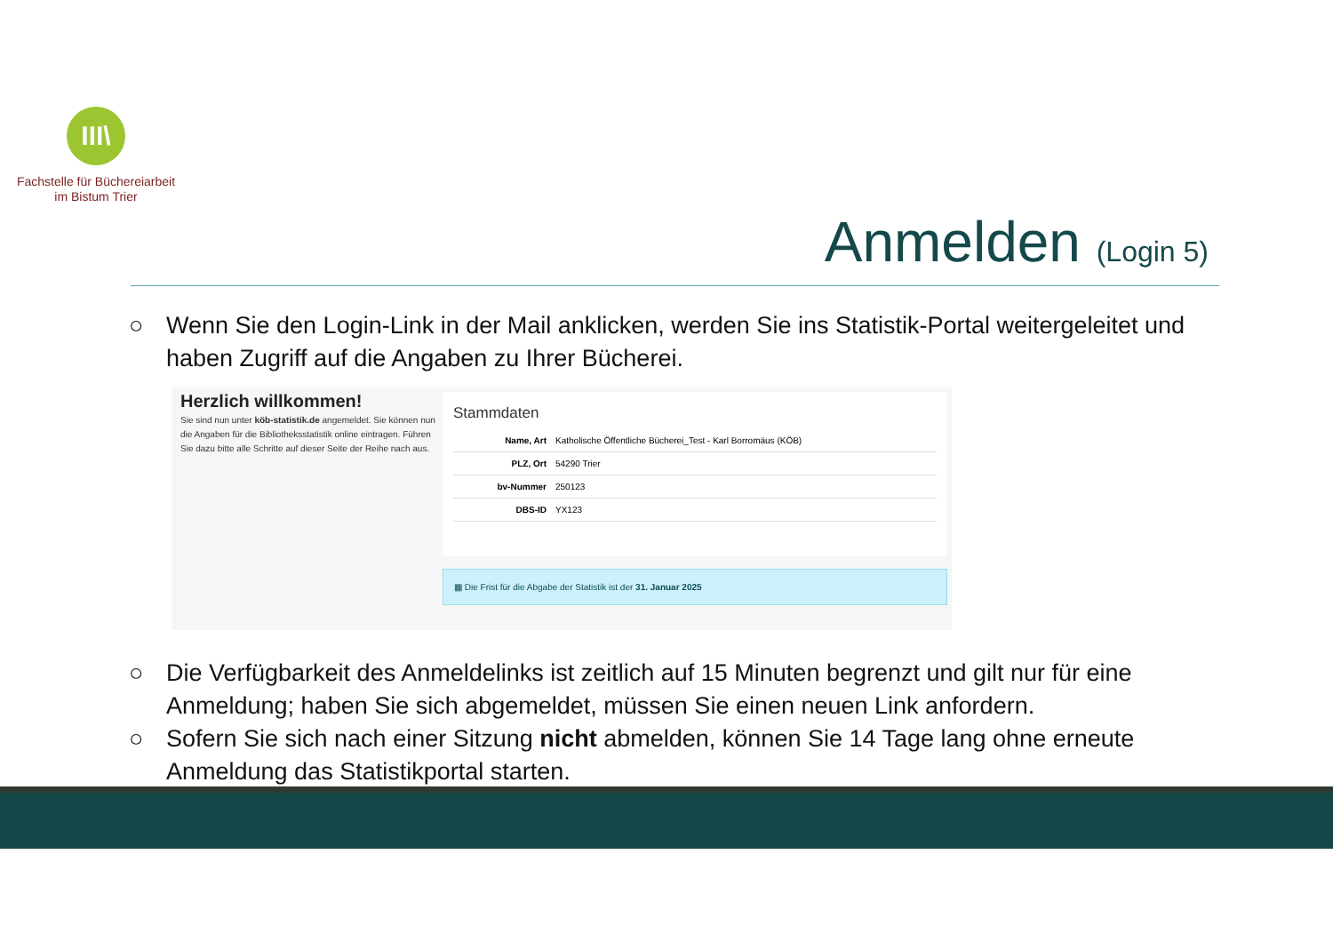III\
Fachstelle für Büchereiarbeit
im Bistum Trier
Anmelden (Login 5)
○ Wenn Sie den Login-Link in der Mail anklicken, werden Sie ins Statistik-Portal weitergeleitet und haben Zugriff auf die Angaben zu Ihrer Bücherei.
Herzlich willkommen!
Sie sind nun unter köb-statistik.de angemeldet. Sie können nun die Angaben für die Bibliotheksstatistik online eintragen. Führen Sie dazu bitte alle Schritte auf dieser Seite der Reihe nach aus.
Stammdaten
| Name, Art | Katholische Öffentliche Bücherei_Test - Karl Borromäus (KÖB) |
| PLZ, Ort | 54290 Trier |
| bv-Nummer | 250123 |
| DBS-ID | YX123 |
▦ Die Frist für die Abgabe der Statistik ist der 31. Januar 2025
○ Die Verfügbarkeit des Anmeldelinks ist zeitlich auf 15 Minuten begrenzt und gilt nur für eine Anmeldung; haben Sie sich abgemeldet, müssen Sie einen neuen Link anfordern.
○ Sofern Sie sich nach einer Sitzung nicht abmelden, können Sie 14 Tage lang ohne erneute Anmeldung das Statistikportal starten.